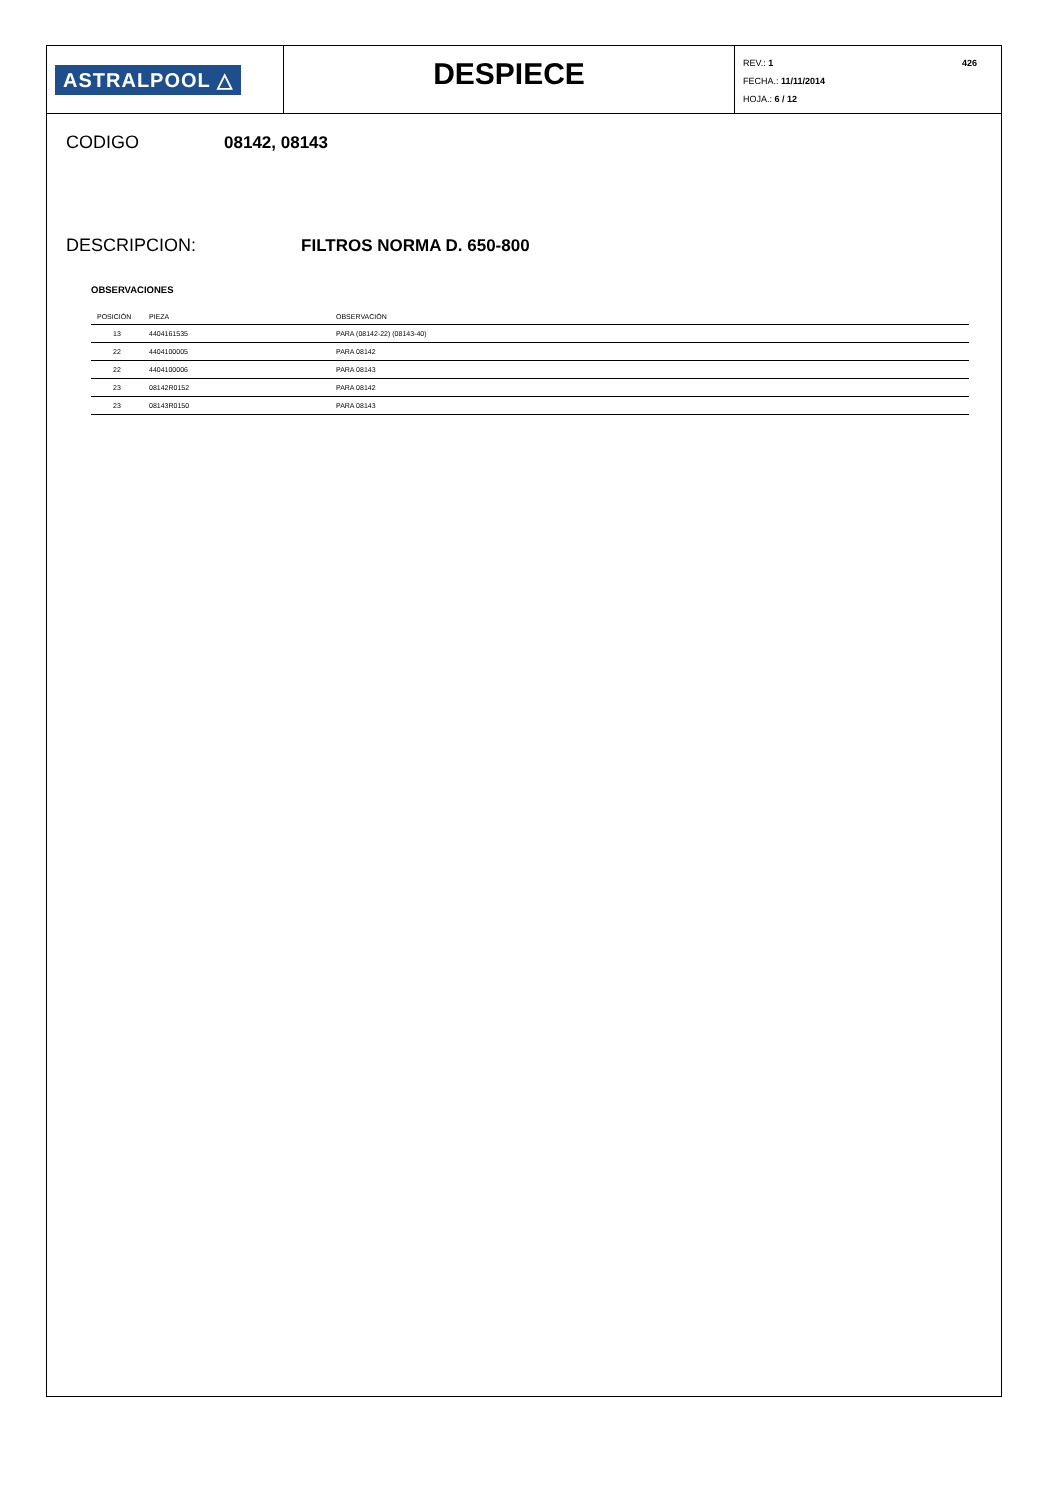ASTRALPOOL △
DESPIECE
REV.: 1 426
FECHA.: 11/11/2014
HOJA.: 6 / 12
CODIGO 08142, 08143
DESCRIPCION: FILTROS NORMA D. 650-800
OBSERVACIONES
| POSICIÓN | PIEZA | OBSERVACIÓN |
| --- | --- | --- |
| 13 | 4404161535 | PARA (08142-22) (08143-40) |
| 22 | 4404100005 | PARA 08142 |
| 22 | 4404100006 | PARA 08143 |
| 23 | 08142R0152 | PARA 08142 |
| 23 | 08143R0150 | PARA 08143 |